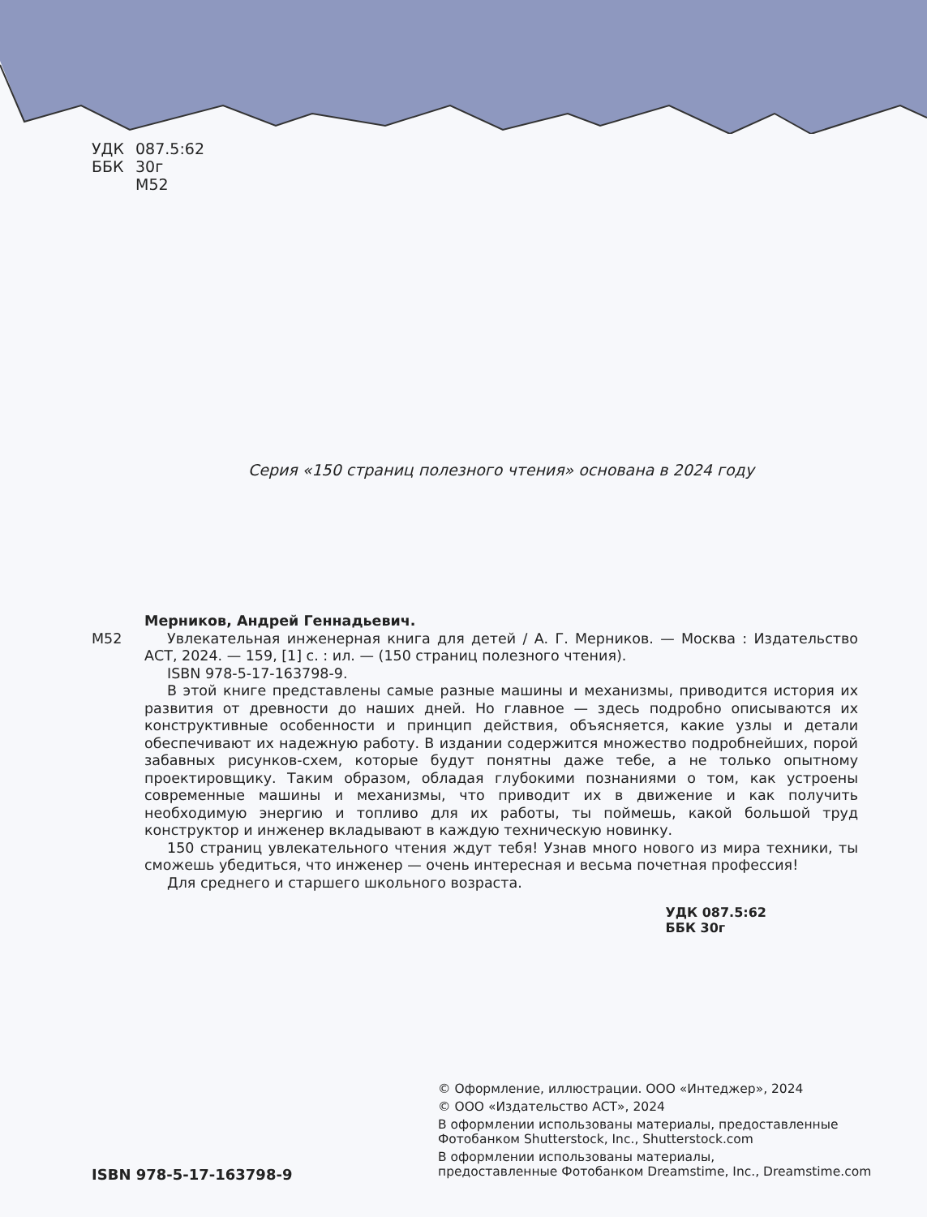УДК 087.5:62
ББК 30г
М52
Серия «150 страниц полезного чтения» основана в 2024 году
Мерников, Андрей Геннадьевич.
М52 Увлекательная инженерная книга для детей / А. Г. Мерников. — Москва : Издательство АСТ, 2024. — 159, [1] с. : ил. — (150 страниц полезного чтения).
ISBN 978-5-17-163798-9.
В этой книге представлены самые разные машины и механизмы, приводится история их развития от древности до наших дней. Но главное — здесь подробно описываются их конструктивные особенности и принцип действия, объясняется, какие узлы и детали обеспечивают их надежную работу. В издании содержится множество подробнейших, порой забавных рисунков-схем, которые будут понятны даже тебе, а не только опытному проектировщику. Таким образом, обладая глубокими познаниями о том, как устроены современные машины и механизмы, что приводит их в движение и как получить необходимую энергию и топливо для их работы, ты поймешь, какой большой труд конструктор и инженер вкладывают в каждую техническую новинку.
150 страниц увлекательного чтения ждут тебя! Узнав много нового из мира техники, ты сможешь убедиться, что инженер — очень интересная и весьма почетная профессия!
Для среднего и старшего школьного возраста.
УДК 087.5:62
ББК 30г
ISBN 978-5-17-163798-9
© Оформление, иллюстрации. ООО «Интеджер», 2024
© ООО «Издательство АСТ», 2024
В оформлении использованы материалы, предоставленные
Фотобанком Shutterstock, Inc., Shutterstock.com
В оформлении использованы материалы,
предоставленные Фотобанком Dreamstime, Inc., Dreamstime.com